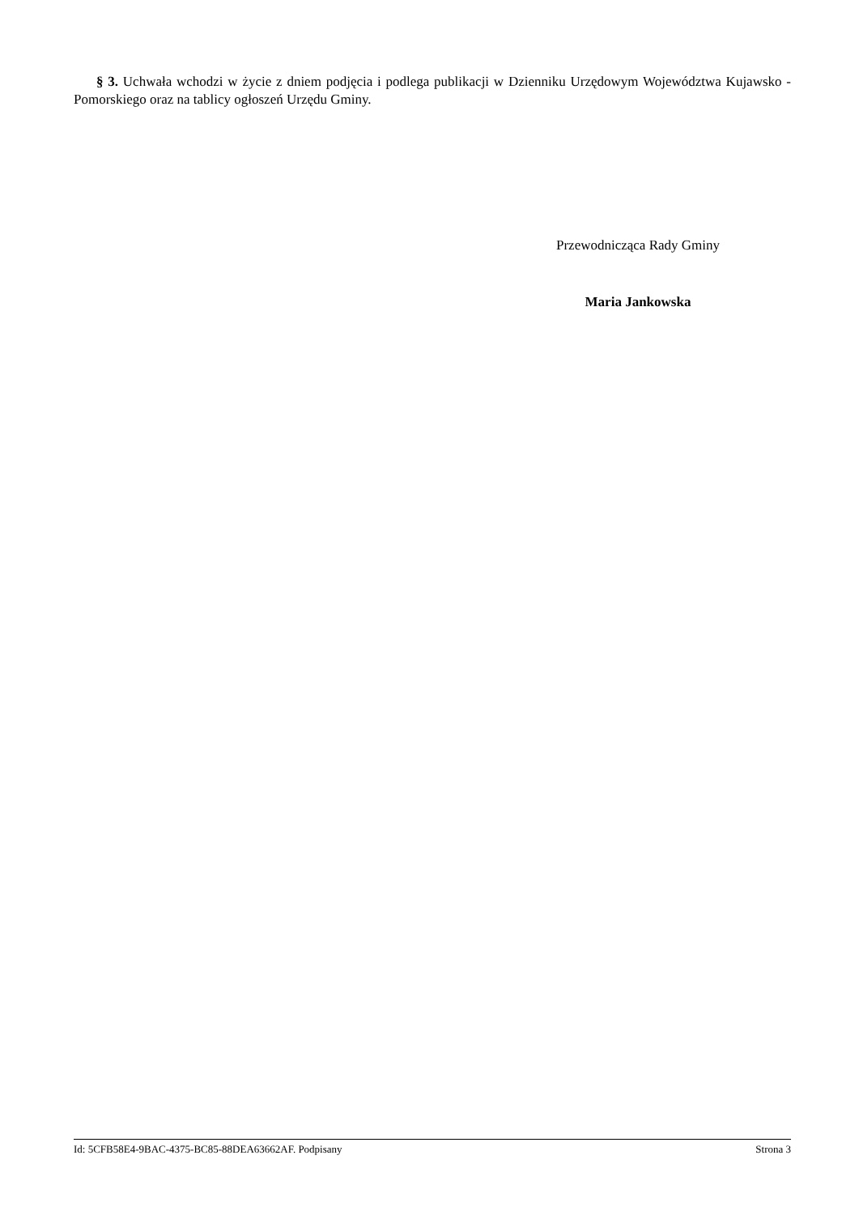§ 3. Uchwała wchodzi w życie z dniem podjęcia i podlega publikacji w Dzienniku Urzędowym Województwa Kujawsko - Pomorskiego oraz na tablicy ogłoszeń Urzędu Gminy.
Przewodnicząca Rady Gminy
Maria Jankowska
Id: 5CFB58E4-9BAC-4375-BC85-88DEA63662AF. Podpisany Strona 3